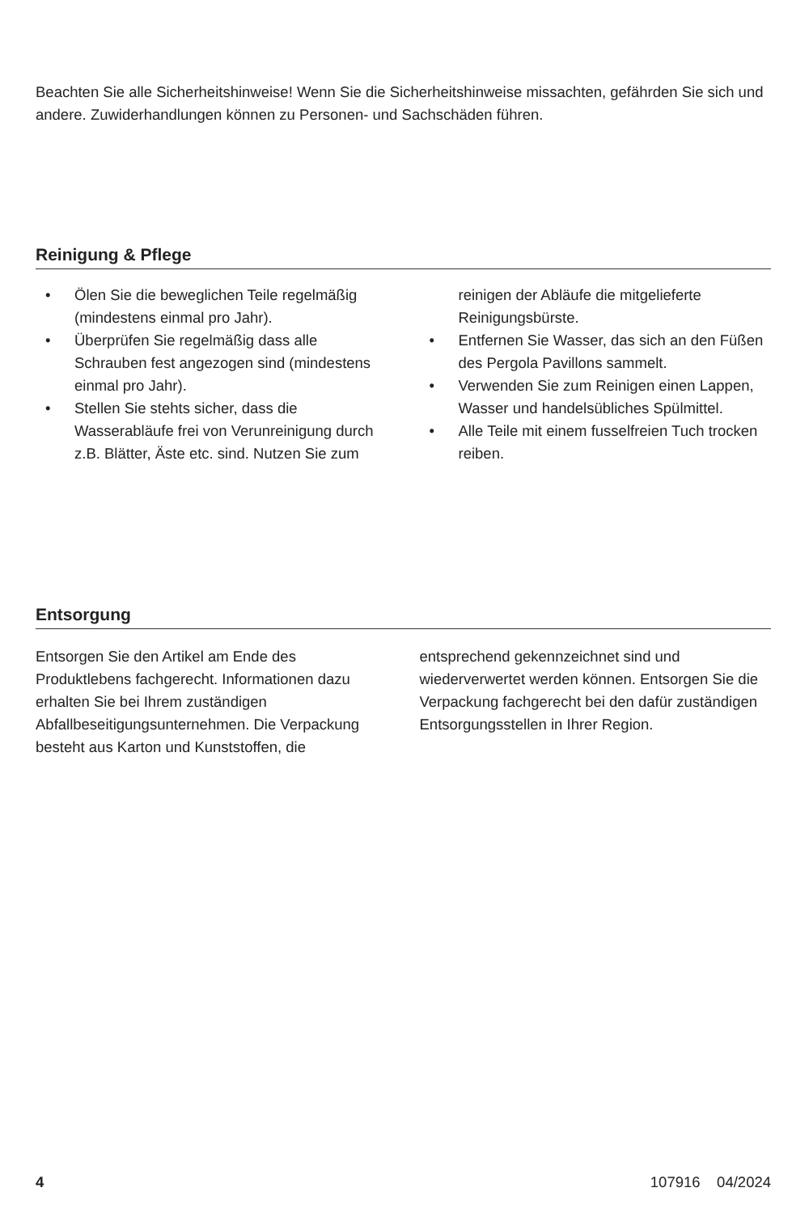Beachten Sie alle Sicherheitshinweise! Wenn Sie die Sicherheitshinweise missachten, gefährden Sie sich und andere. Zuwiderhandlungen können zu Personen- und Sachschäden führen.
Reinigung & Pflege
• Ölen Sie die beweglichen Teile regelmäßig (mindestens einmal pro Jahr).
• Überprüfen Sie regelmäßig dass alle Schrauben fest angezogen sind (mindestens einmal pro Jahr).
• Stellen Sie stehts sicher, dass die Wasserabläufe frei von Verunreinigung durch z.B. Blätter, Äste etc. sind. Nutzen Sie zum reinigen der Abläufe die mitgelieferte Reinigungsbürste.
• Entfernen Sie Wasser, das sich an den Füßen des Pergola Pavillons sammelt.
• Verwenden Sie zum Reinigen einen Lappen, Wasser und handelsübliches Spülmittel.
• Alle Teile mit einem fusselfreien Tuch trocken reiben.
Entsorgung
Entsorgen Sie den Artikel am Ende des Produktlebens fachgerecht. Informationen dazu erhalten Sie bei Ihrem zuständigen Abfallbeseitigungsunternehmen. Die Verpackung besteht aus Karton und Kunststoffen, die entsprechend gekennzeichnet sind und wiederverwertet werden können. Entsorgen Sie die Verpackung fachgerecht bei den dafür zuständigen Entsorgungsstellen in Ihrer Region.
4 107916 04/2024